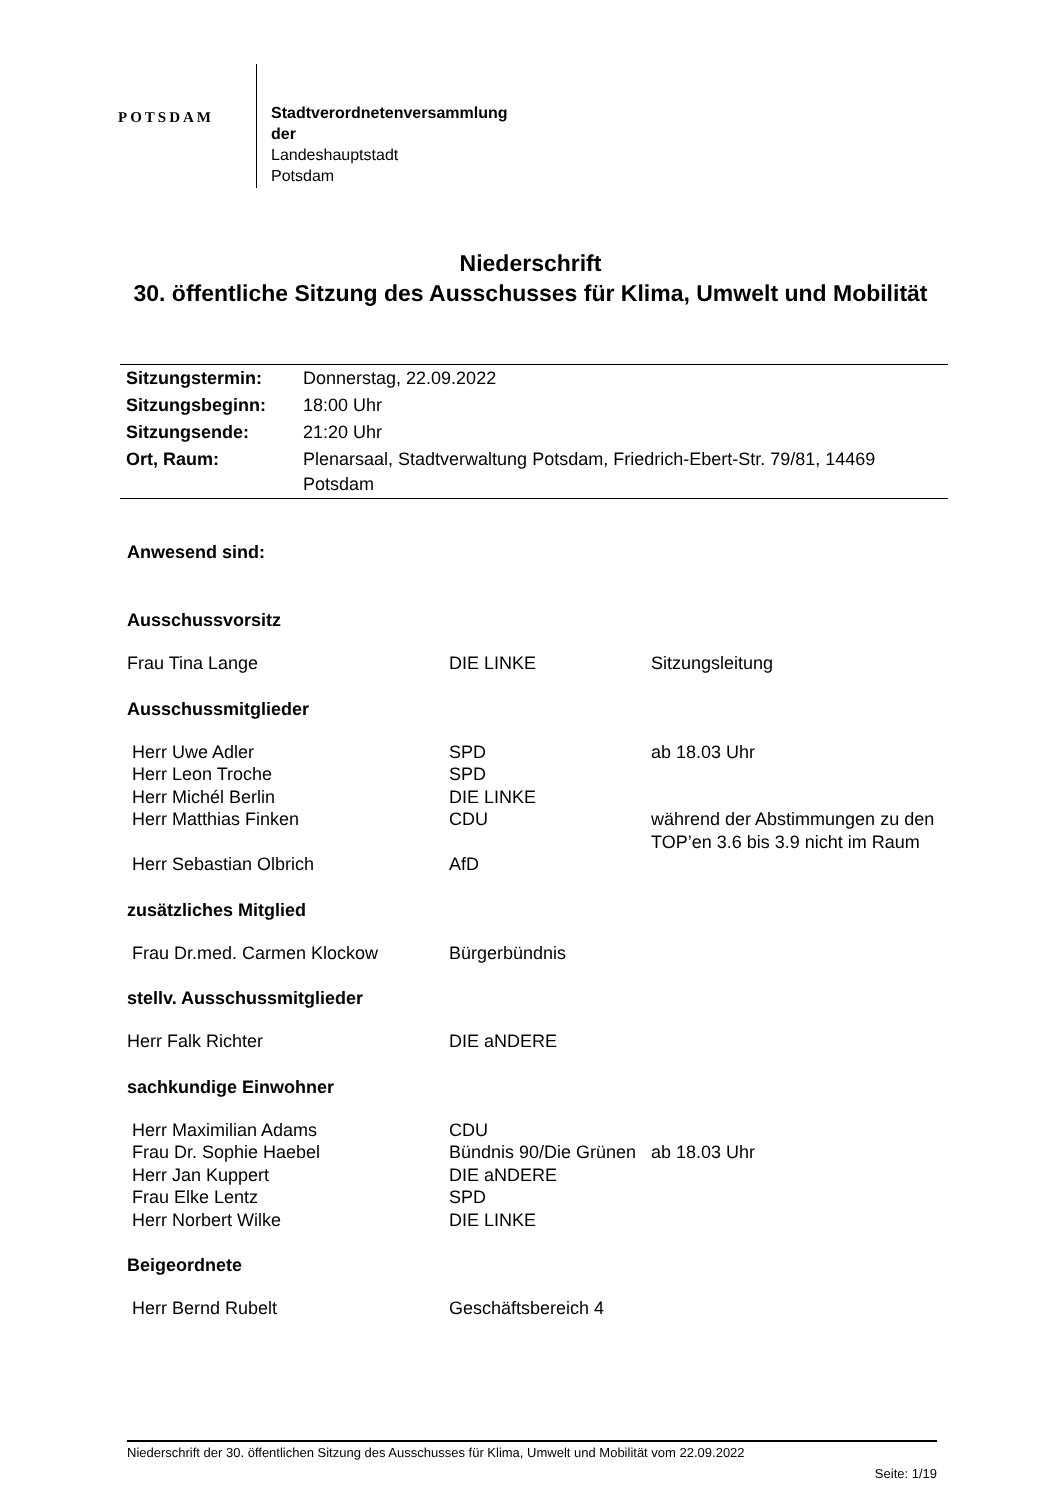POTSDAM
Stadtverordnetenversammlung
der
Landeshauptstadt
Potsdam
Niederschrift
30. öffentliche Sitzung des Ausschusses für Klima, Umwelt und Mobilität
| Sitzungstermin: | Donnerstag, 22.09.2022 |
| Sitzungsbeginn: | 18:00 Uhr |
| Sitzungsende: | 21:20 Uhr |
| Ort, Raum: | Plenarsaal, Stadtverwaltung Potsdam, Friedrich-Ebert-Str. 79/81, 14469 Potsdam |
Anwesend sind:
Ausschussvorsitz
| Frau Tina Lange | DIE LINKE | Sitzungsleitung |
Ausschussmitglieder
| Herr Uwe Adler | SPD | ab 18.03 Uhr |
| Herr Leon Troche | SPD | |
| Herr Michél Berlin | DIE LINKE | |
| Herr Matthias Finken | CDU | während der Abstimmungen zu den TOP’en 3.6 bis 3.9 nicht im Raum |
| Herr Sebastian Olbrich | AfD | |
zusätzliches Mitglied
| Frau Dr.med. Carmen Klockow | Bürgerbündnis |
stellv. Ausschussmitglieder
| Herr Falk Richter | DIE aNDERE |
sachkundige Einwohner
| Herr Maximilian Adams | CDU | |
| Frau Dr. Sophie Haebel | Bündnis 90/Die Grünen | ab 18.03 Uhr |
| Herr Jan Kuppert | DIE aNDERE | |
| Frau Elke Lentz | SPD | |
| Herr Norbert Wilke | DIE LINKE | |
Beigeordnete
| Herr Bernd Rubelt | Geschäftsbereich 4 |
Niederschrift der 30. öffentlichen Sitzung des Ausschusses für Klima, Umwelt und Mobilität vom 22.09.2022
Seite: 1/19